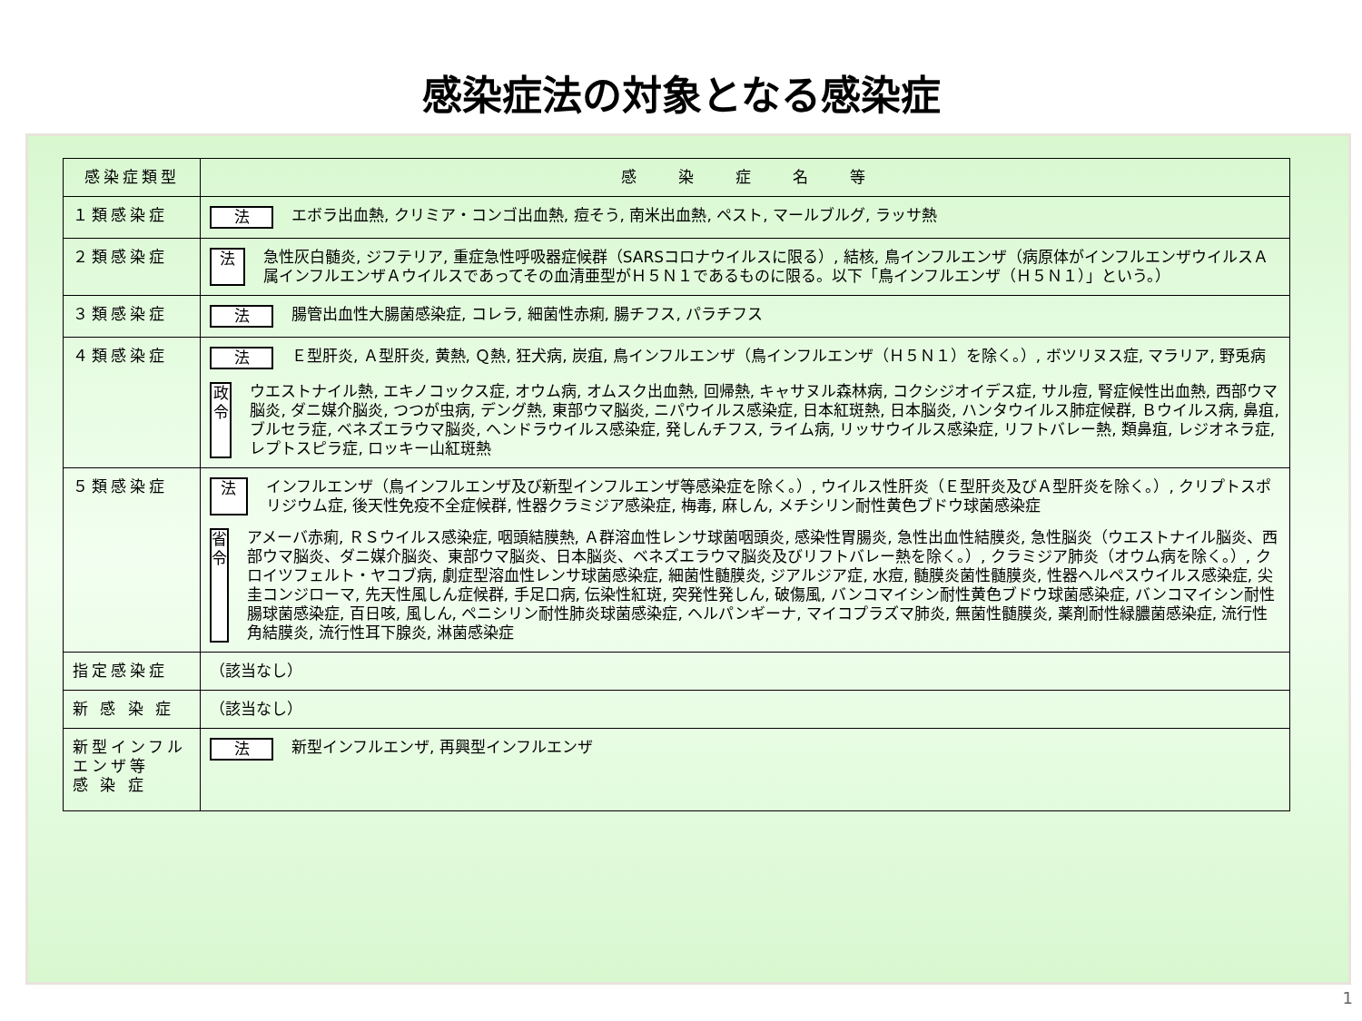感染症法の対象となる感染症
| 感染症類型 | 感 染 症 名 等 |
| --- | --- |
| １類感染症 | 法 エボラ出血熱, クリミア・コンゴ出血熱, 痘そう, 南米出血熱, ペスト, マールブルグ, ラッサ熱 |
| ２類感染症 | 法 急性灰白髄炎, ジフテリア, 重症急性呼吸器症候群（SARSコロナウイルスに限る）, 結核, 鳥インフルエンザ（病原体がインフルエンザウイルスＡ属インフルエンザＡウイルスであってその血清亜型がＨ５Ｎ１であるものに限る。以下「鳥インフルエンザ（Ｈ５Ｎ１）」という。） |
| ３類感染症 | 法 腸管出血性大腸菌感染症, コレラ, 細菌性赤痢, 腸チフス, パラチフス |
| ４類感染症 | 法 Ｅ型肝炎, Ａ型肝炎, 黄熱, Ｑ熱, 狂犬病, 炭疽, 鳥インフルエンザ（鳥インフルエンザ（Ｈ５Ｎ１）を除く。）, ボツリヌス症, マラリア, 野兎病 政令 ウエストナイル熱, エキノコックス症, オウム病, オムスク出血熱, 回帰熱, キャサヌル森林病, コクシジオイデス症, サル痘, 腎症候性出血熱, 西部ウマ脳炎, ダニ媒介脳炎, つつが虫病, デング熱, 東部ウマ脳炎, ニパウイルス感染症, 日本紅斑熱, 日本脳炎, ハンタウイルス肺症候群, Ｂウイルス病, 鼻疽, ブルセラ症, ベネズエラウマ脳炎, ヘンドラウイルス感染症, 発しんチフス, ライム病, リッサウイルス感染症, リフトバレー熱, 類鼻疽, レジオネラ症, レプトスピラ症, ロッキー山紅斑熱 |
| ５類感染症 | 法 インフルエンザ（鳥インフルエンザ及び新型インフルエンザ等感染症を除く。）, ウイルス性肝炎（Ｅ型肝炎及びＡ型肝炎を除く。）, クリプトスポリジウム症, 後天性免疫不全症候群, 性器クラミジア感染症, 梅毒, 麻しん, メチシリン耐性黄色ブドウ球菌感染症 省令 アメーバ赤痢, ＲＳウイルス感染症, 咽頭結膜熱, Ａ群溶血性レンサ球菌咽頭炎, 感染性胃腸炎, 急性出血性結膜炎, 急性脳炎（ウエストナイル脳炎、西部ウマ脳炎、ダニ媒介脳炎、東部ウマ脳炎、日本脳炎、ベネズエラウマ脳炎及びリフトバレー熱を除く。）, クラミジア肺炎（オウム病を除く。）, クロイツフェルト・ヤコブ病, 劇症型溶血性レンサ球菌感染症, 細菌性髄膜炎, ジアルジア症, 水痘, 髄膜炎菌性髄膜炎, 性器ヘルペスウイルス感染症, 尖圭コンジローマ, 先天性風しん症候群, 手足口病, 伝染性紅斑, 突発性発しん, 破傷風, バンコマイシン耐性黄色ブドウ球菌感染症, バンコマイシン耐性腸球菌感染症, 百日咳, 風しん, ペニシリン耐性肺炎球菌感染症, ヘルパンギーナ, マイコプラズマ肺炎, 無菌性髄膜炎, 薬剤耐性緑膿菌感染症, 流行性角結膜炎, 流行性耳下腺炎, 淋菌感染症 |
| 指定感染症 | （該当なし） |
| 新 感 染 症 | （該当なし） |
| 新型インフルエンザ等 感 染 症 | 法 新型インフルエンザ, 再興型インフルエンザ |
1